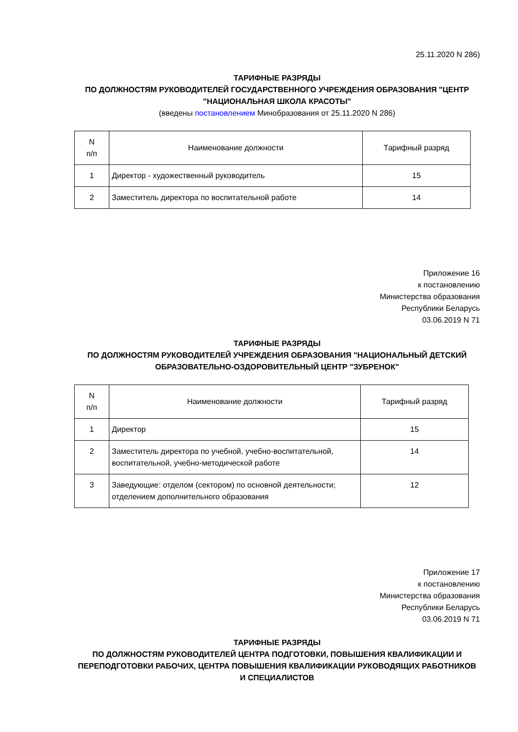25.11.2020 N 286)
ТАРИФНЫЕ РАЗРЯДЫ
ПО ДОЛЖНОСТЯМ РУКОВОДИТЕЛЕЙ ГОСУДАРСТВЕННОГО УЧРЕЖДЕНИЯ ОБРАЗОВАНИЯ "ЦЕНТР "НАЦИОНАЛЬНАЯ ШКОЛА КРАСОТЫ"
(введены постановлением Минобразования от 25.11.2020 N 286)
| N п/п | Наименование должности | Тарифный разряд |
| 1 | Директор - художественный руководитель | 15 |
| 2 | Заместитель директора по воспитательной работе | 14 |
Приложение 16
к постановлению
Министерства образования
Республики Беларусь
03.06.2019 N 71
ТАРИФНЫЕ РАЗРЯДЫ
ПО ДОЛЖНОСТЯМ РУКОВОДИТЕЛЕЙ УЧРЕЖДЕНИЯ ОБРАЗОВАНИЯ "НАЦИОНАЛЬНЫЙ ДЕТСКИЙ ОБРАЗОВАТЕЛЬНО-ОЗДОРОВИТЕЛЬНЫЙ ЦЕНТР "ЗУБРЕНОК"
| N п/п | Наименование должности | Тарифный разряд |
| 1 | Директор | 15 |
| 2 | Заместитель директора по учебной, учебно-воспитательной, воспитательной, учебно-методической работе | 14 |
| 3 | Заведующие: отделом (сектором) по основной деятельности; отделением дополнительного образования | 12 |
Приложение 17
к постановлению
Министерства образования
Республики Беларусь
03.06.2019 N 71
ТАРИФНЫЕ РАЗРЯДЫ
ПО ДОЛЖНОСТЯМ РУКОВОДИТЕЛЕЙ ЦЕНТРА ПОДГОТОВКИ, ПОВЫШЕНИЯ КВАЛИФИКАЦИИ И ПЕРЕПОДГОТОВКИ РАБОЧИХ, ЦЕНТРА ПОВЫШЕНИЯ КВАЛИФИКАЦИИ РУКОВОДЯЩИХ РАБОТНИКОВ И СПЕЦИАЛИСТОВ